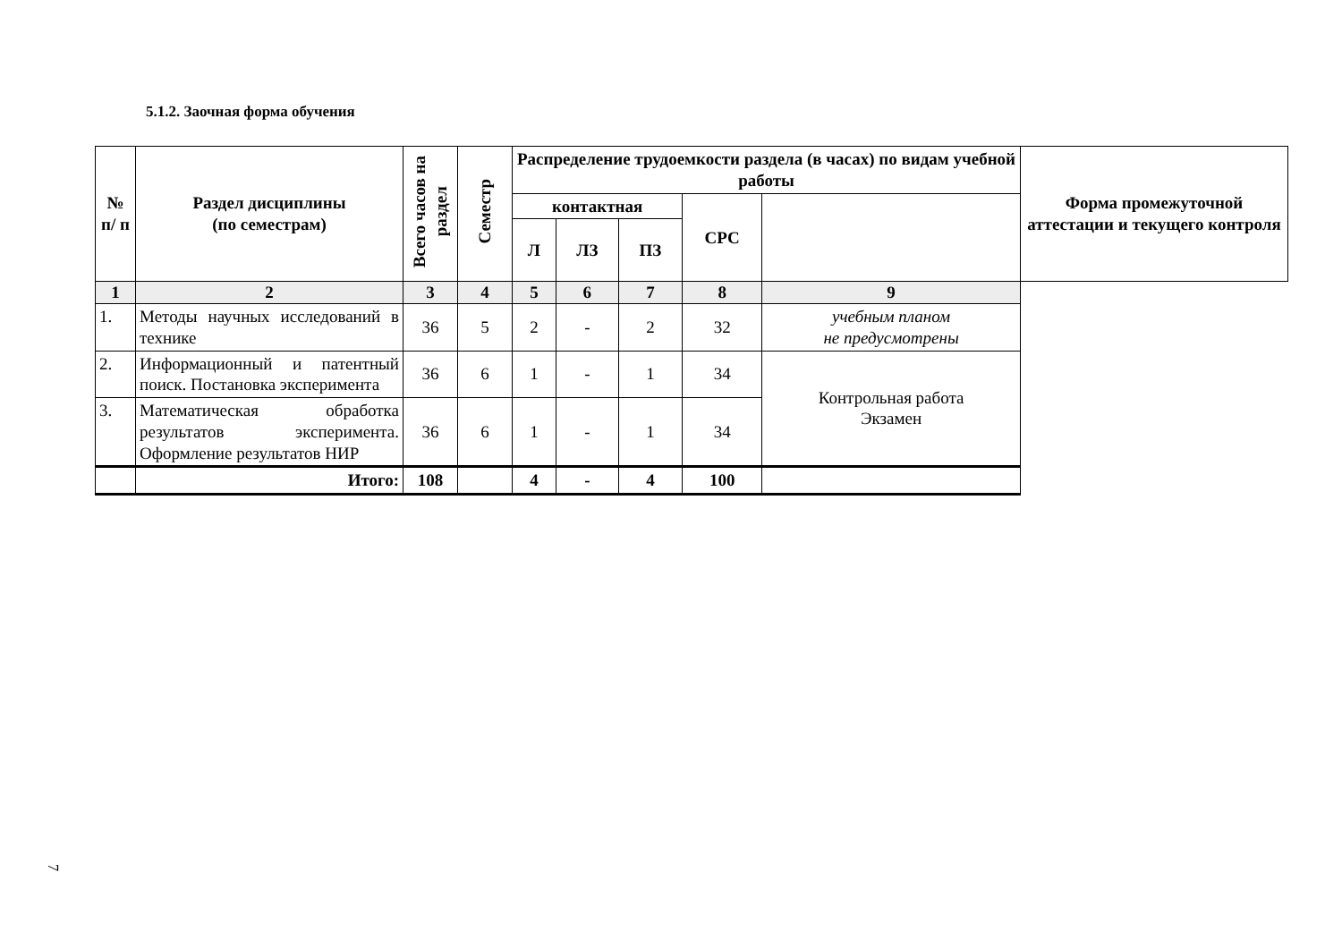5.1.2. Заочная форма обучения
| № п/ п | Раздел дисциплины (по семестрам) | Всего часов на раздел | Семестр | Распределение трудоемкости раздела (в часах) по видам учебной работы | | | | | Форма промежуточной аттестации и текущего контроля |
| --- | --- | --- | --- | --- | --- | --- | --- | --- | --- |
| | | | | контактная | | | СРС | | |
| | | | | Л | ЛЗ | ПЗ | | | |
| 1 | 2 | 3 | 4 | 5 | 6 | 7 | 8 | 9 | |
| 1. | Методы научных исследований в технике | 36 | 5 | 2 | - | 2 | 32 | учебным планом не предусмотрены | |
| 2. | Информационный и патентный поиск. Постановка эксперимента | 36 | 6 | 1 | - | 1 | 34 | Контрольная работа Экзамен | |
| 3. | Математическая обработка результатов эксперимента. Оформление результатов НИР | 36 | 6 | 1 | - | 1 | 34 | | |
| | Итого: | 108 | | 4 | - | 4 | 100 | | |
7